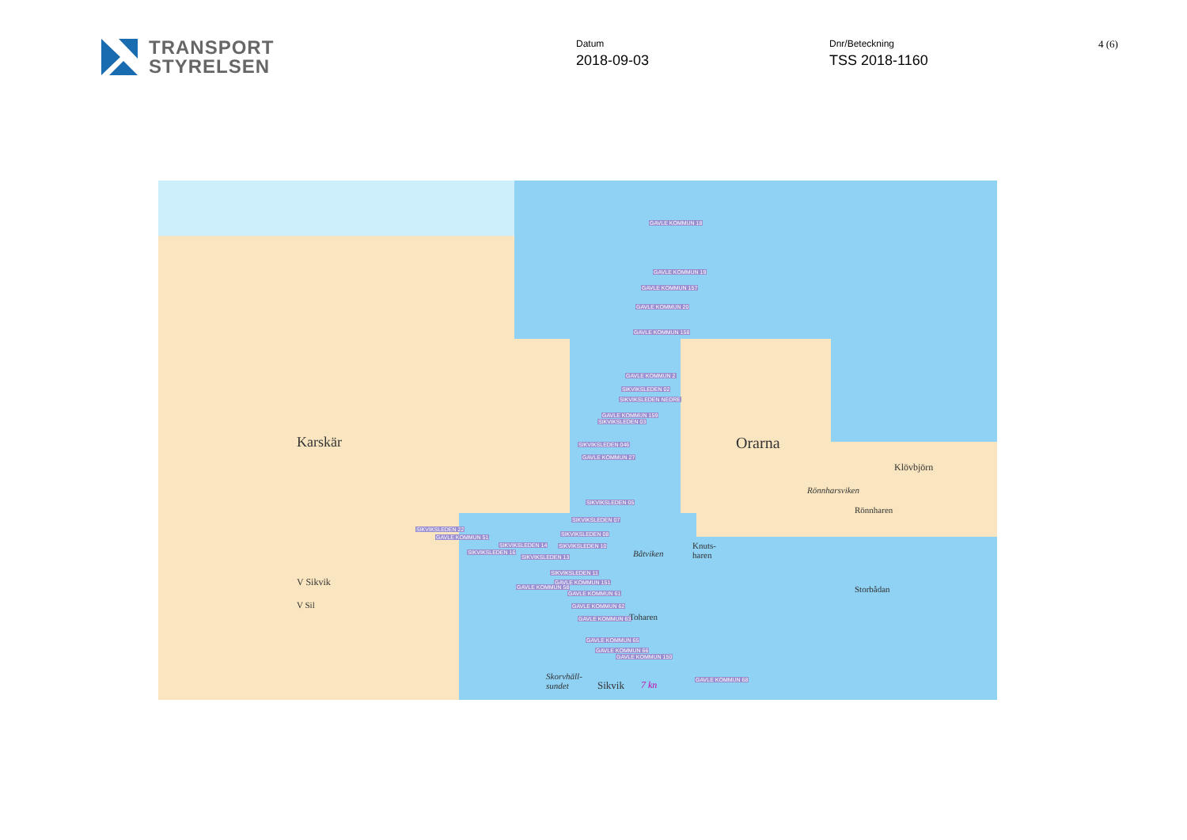TRANSPORT
STYRELSEN
Datum
2018-09-03
Dnr/Beteckning
TSS 2018-1160
4 (6)
Orarna
Klövbjörn
Rönnharsviken
Rönnharen
Storbådan
Båtviken
Knuts-
haren
Toharen
Karskär
V Sikvik
V Sil
Skorvhäll-
sundet Sikvik 7 kn
GAVLE KOMMUN 18
GAVLE KOMMUN 19
GAVLE KOMMUN 157
GAVLE KOMMUN 20
GAVLE KOMMUN 158
GAVLE KOMMUN 2
SIKVIKSLEDEN 02
SIKVIKSLEDEN NEDRE
GAVLE KOMMUN 159
SIKVIKSLEDEN 03
SIKVIKSLEDEN 046
GAVLE KOMMUN 27
SIKVIKSLEDEN 05
SIKVIKSLEDEN 07
SIKVIKSLEDEN 08
SIKVIKSLEDEN 10
SIKVIKSLEDEN 22
GAVLE KOMMUN 51
SIKVIKSLEDEN 14
SIKVIKSLEDEN 16
SIKVIKSLEDEN 13
SIKVIKSLEDEN 11
GAVLE KOMMUN 151
GAVLE KOMMUN 58
GAVLE KOMMUN 61
GAVLE KOMMUN 62
GAVLE KOMMUN 63
GAVLE KOMMUN 65
GAVLE KOMMUN 66
GAVLE KOMMUN 150
GAVLE KOMMUN 68